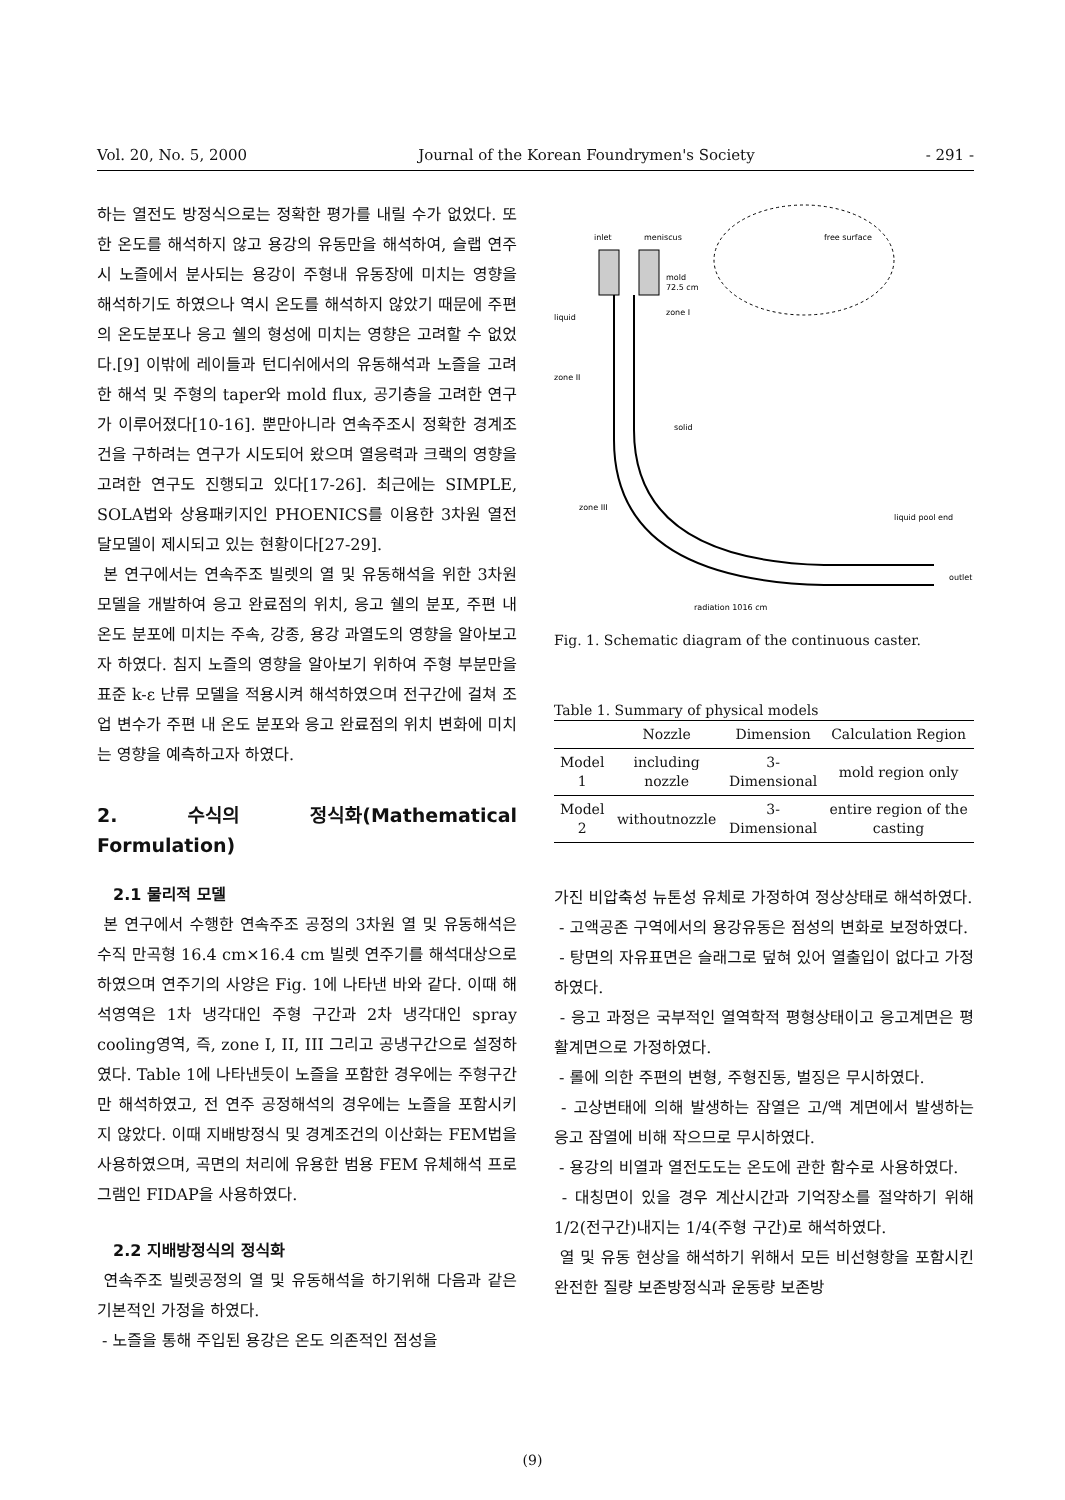Vol. 20, No. 5, 2000 Journal of the Korean Foundrymen's Society - 291 -
하는 열전도 방정식으로는 정확한 평가를 내릴 수가 없었다. 또한 온도를 해석하지 않고 용강의 유동만을 해석하여, 슬랩 연주시 노즐에서 분사되는 용강이 주형내 유동장에 미치는 영향을 해석하기도 하였으나 역시 온도를 해석하지 않았기 때문에 주편의 온도분포나 응고 쉘의 형성에 미치는 영향은 고려할 수 없었다.[9] 이밖에 레이들과 턴디쉬에서의 유동해석과 노즐을 고려한 해석 및 주형의 taper와 mold flux, 공기층을 고려한 연구가 이루어졌다[10-16]. 뿐만아니라 연속주조시 정확한 경계조건을 구하려는 연구가 시도되어 왔으며 열응력과 크랙의 영향을 고려한 연구도 진행되고 있다[17-26]. 최근에는 SIMPLE, SOLA법와 상용패키지인 PHOENICS를 이용한 3차원 열전달모델이 제시되고 있는 현황이다[27-29].
본 연구에서는 연속주조 빌렛의 열 및 유동해석을 위한 3차원 모델을 개발하여 응고 완료점의 위치, 응고 쉘의 분포, 주편 내 온도 분포에 미치는 주속, 강종, 용강 과열도의 영향을 알아보고자 하였다. 침지 노즐의 영향을 알아보기 위하여 주형 부분만을 표준 k-ε 난류 모델을 적용시켜 해석하였으며 전구간에 걸쳐 조업 변수가 주편 내 온도 분포와 응고 완료점의 위치 변화에 미치는 영향을 예측하고자 하였다.
2. 수식의 정식화(Mathematical Formulation)
2.1 물리적 모델
본 연구에서 수행한 연속주조 공정의 3차원 열 및 유동해석은 수직 만곡형 16.4 cm×16.4 cm 빌렛 연주기를 해석대상으로 하였으며 연주기의 사양은 Fig. 1에 나타낸 바와 같다. 이때 해석영역은 1차 냉각대인 주형 구간과 2차 냉각대인 spray cooling영역, 즉, zone I, II, III 그리고 공냉구간으로 설정하였다. Table 1에 나타낸듯이 노즐을 포함한 경우에는 주형구간만 해석하였고, 전 연주 공정해석의 경우에는 노즐을 포함시키지 않았다. 이때 지배방정식 및 경계조건의 이산화는 FEM법을 사용하였으며, 곡면의 처리에 유용한 범용 FEM 유체해석 프로그램인 FIDAP을 사용하였다.
2.2 지배방정식의 정식화
연속주조 빌렛공정의 열 및 유동해석을 하기위해 다음과 같은 기본적인 가정을 하였다.
- 노즐을 통해 주입된 용강은 온도 의존적인 점성을
inlet
meniscus
mold
72.5 cm
zone I
liquid
zone II
solid
zone III
liquid pool end
outlet
radiation 1016 cm
free surface
Fig. 1. Schematic diagram of the continuous caster.
Table 1. Summary of physical models
| | Nozzle | Dimension | Calculation Region |
| --- | --- | --- | --- |
| Model 1 | including nozzle | 3-Dimensional | mold region only |
| Model 2 | withoutnozzle | 3-Dimensional | entire region of the casting |
가진 비압축성 뉴톤성 유체로 가정하여 정상상태로 해석하였다.
- 고액공존 구역에서의 용강유동은 점성의 변화로 보정하였다.
- 탕면의 자유표면은 슬래그로 덮혀 있어 열출입이 없다고 가정하였다.
- 응고 과정은 국부적인 열역학적 평형상태이고 응고계면은 평활계면으로 가정하였다.
- 롤에 의한 주편의 변형, 주형진동, 벌징은 무시하였다.
- 고상변태에 의해 발생하는 잠열은 고/액 계면에서 발생하는 응고 잠열에 비해 작으므로 무시하였다.
- 용강의 비열과 열전도도는 온도에 관한 함수로 사용하였다.
- 대칭면이 있을 경우 계산시간과 기억장소를 절약하기 위해 1/2(전구간)내지는 1/4(주형 구간)로 해석하였다.
열 및 유동 현상을 해석하기 위해서 모든 비선형항을 포함시킨 완전한 질량 보존방정식과 운동량 보존방
(9)